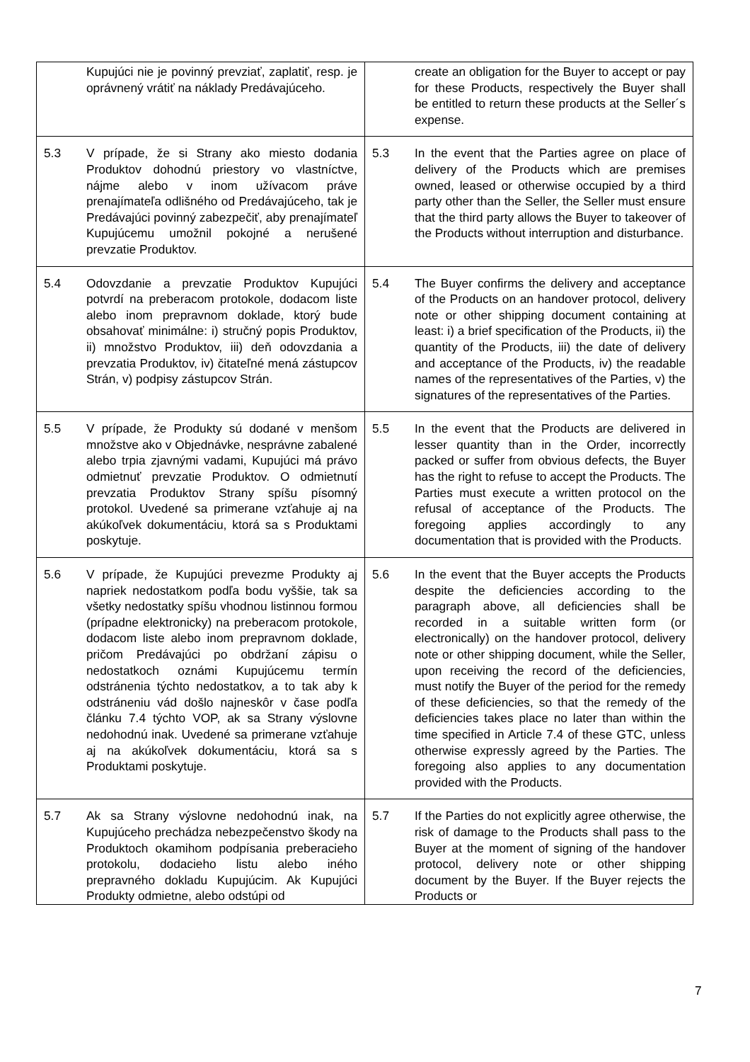| Kupujúci nie je povinný prevziať, zaplatiť, resp. je oprávnený vrátiť na náklady Predávajúceho. | create an obligation for the Buyer to accept or pay for these Products, respectively the Buyer shall be entitled to return these products at the Seller´s expense. |
| 5.3 V prípade, že si Strany ako miesto dodania Produktov dohodnú priestory vo vlastníctve, nájme alebo v inom užívacom práve prenajímateľa odlišného od Predávajúceho, tak je Predávajúci povinný zabezpečiť, aby prenajímateľ Kupujúcemu umožnil pokojné a nerušené prevzatie Produktov. | 5.3 In the event that the Parties agree on place of delivery of the Products which are premises owned, leased or otherwise occupied by a third party other than the Seller, the Seller must ensure that the third party allows the Buyer to takeover of the Products without interruption and disturbance. |
| 5.4 Odovzdanie a prevzatie Produktov Kupujúci potvrdí na preberacom protokole, dodacom liste alebo inom prepravnom doklade, ktorý bude obsahovať minimálne: i) stručný popis Produktov, ii) množstvo Produktov, iii) deň odovzdania a prevzatia Produktov, iv) čitateľné mená zástupcov Strán, v) podpisy zástupcov Strán. | 5.4 The Buyer confirms the delivery and acceptance of the Products on an handover protocol, delivery note or other shipping document containing at least: i) a brief specification of the Products, ii) the quantity of the Products, iii) the date of delivery and acceptance of the Products, iv) the readable names of the representatives of the Parties, v) the signatures of the representatives of the Parties. |
| 5.5 V prípade, že Produkty sú dodané v menšom množstve ako v Objednávke, nesprávne zabalené alebo trpia zjavnými vadami, Kupujúci má právo odmietnuť prevzatie Produktov. O odmietnutí prevzatia Produktov Strany spíšu písomný protokol. Uvedené sa primerane vzťahuje aj na akúkoľvek dokumentáciu, ktorá sa s Produktami poskytuje. | 5.5 In the event that the Products are delivered in lesser quantity than in the Order, incorrectly packed or suffer from obvious defects, the Buyer has the right to refuse to accept the Products. The Parties must execute a written protocol on the refusal of acceptance of the Products. The foregoing applies accordingly to any documentation that is provided with the Products. |
| 5.6 V prípade, že Kupujúci prevezme Produkty aj napriek nedostatkom podľa bodu vyššie, tak sa všetky nedostatky spíšu vhodnou listinnou formou (prípadne elektronicky) na preberacom protokole, dodacom liste alebo inom prepravnom doklade, pričom Predávajúci po obdržaní zápisu o nedostatkoch oznámi Kupujúcemu termín odstránenia týchto nedostatkov, a to tak aby k odstráneniu vád došlo najneskôr v čase podľa článku 7.4 týchto VOP, ak sa Strany výslovne nedohodnú inak. Uvedené sa primerane vzťahuje aj na akúkoľvek dokumentáciu, ktorá sa s Produktami poskytuje. | 5.6 In the event that the Buyer accepts the Products despite the deficiencies according to the paragraph above, all deficiencies shall be recorded in a suitable written form (or electronically) on the handover protocol, delivery note or other shipping document, while the Seller, upon receiving the record of the deficiencies, must notify the Buyer of the period for the remedy of these deficiencies, so that the remedy of the deficiencies takes place no later than within the time specified in Article 7.4 of these GTC, unless otherwise expressly agreed by the Parties. The foregoing also applies to any documentation provided with the Products. |
| 5.7 Ak sa Strany výslovne nedohodnú inak, na Kupujúceho prechádza nebezpečenstvo škody na Produktoch okamihom podpísania preberacieho protokolu, dodacieho listu alebo iného prepravného dokladu Kupujúcim. Ak Kupujúci Produkty odmietne, alebo odstúpi od | 5.7 If the Parties do not explicitly agree otherwise, the risk of damage to the Products shall pass to the Buyer at the moment of signing of the handover protocol, delivery note or other shipping document by the Buyer. If the Buyer rejects the Products or |
7